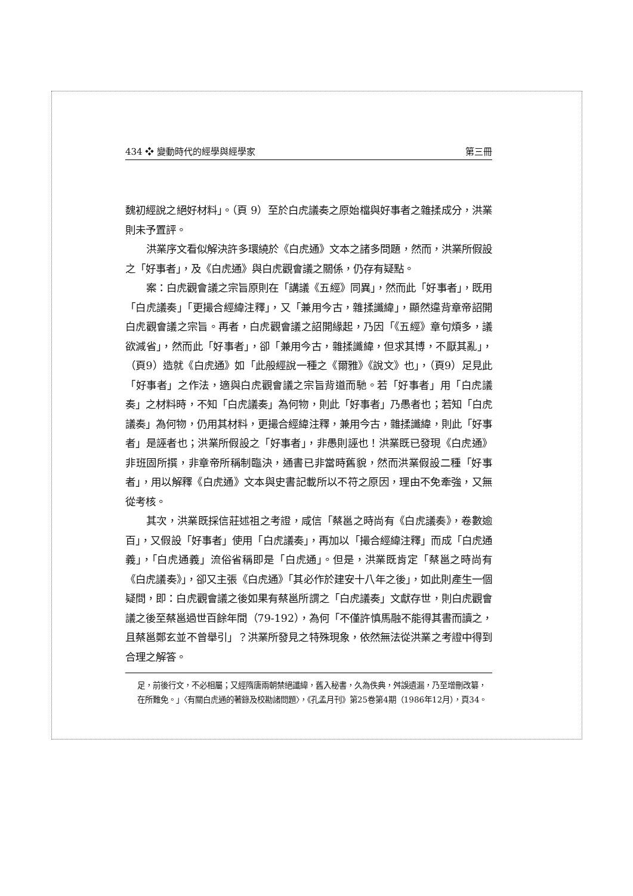434 ❖ 變動時代的經學與經學家 第三冊
魏初經說之絕好材料」。（頁 9）至於白虎議奏之原始檔與好事者之雜揉成分，洪業則未予置評。
洪業序文看似解決許多環繞於《白虎通》文本之諸多問題，然而，洪業所假設之「好事者」，及《白虎通》與白虎觀會議之關係，仍存有疑點。
案：白虎觀會議之宗旨原則在「講議《五經》同異」，然而此「好事者」，既用「白虎議奏」「更撮合經緯注釋」，又「兼用今古，雜揉讖緯」，顯然違背章帝詔開白虎觀會議之宗旨。再者，白虎觀會議之詔開緣起，乃因「《五經》章句煩多，議欲減省」，然而此「好事者」，卻「兼用今古，雜揉讖緯，但求其博，不厭其亂」，（頁9）造就《白虎通》如「此般經說一種之《爾雅》《說文》也」，（頁9）足見此「好事者」之作法，適與白虎觀會議之宗旨背道而馳。若「好事者」用「白虎議奏」之材料時，不知「白虎議奏」為何物，則此「好事者」乃愚者也；若知「白虎議奏」為何物，仍用其材料，更撮合經緯注釋，兼用今古，雜揉讖緯，則此「好事者」是誣者也；洪業所假設之「好事者」，非愚則誣也！洪業既已發現《白虎通》非班固所撰，非章帝所稱制臨決，通書已非當時舊貌，然而洪業假設二種「好事者」，用以解釋《白虎通》文本與史書記載所以不符之原因，理由不免牽強，又無從考核。
其次，洪業既採信莊述祖之考證，咸信「蔡邕之時尚有《白虎議奏》，卷數逾百」，又假設「好事者」使用「白虎議奏」，再加以「撮合經緯注釋」而成「白虎通義」，「白虎通義」流俗省稱即是「白虎通」。但是，洪業既肯定「蔡邕之時尚有《白虎議奏》」，卻又主張《白虎通》「其必作於建安十八年之後」，如此則產生一個疑問，即：白虎觀會議之後如果有蔡邕所謂之「白虎議奏」文獻存世，則白虎觀會議之後至蔡邕過世百餘年間（79-192），為何「不僅許慎馬融不能得其書而讀之，且蔡邕鄭玄並不曾舉引」？洪業所發見之特殊現象，依然無法從洪業之考證中得到合理之解答。
足，前後行文，不必相屬；又經隋唐兩朝禁絕讖緯，舊入秘書，久為佚典，舛誤遺漏，乃至增刪改纂，在所難免。」〈有關白虎通的著錄及校勘諸問題〉，《孔孟月刊》第25卷第4期（1986年12月），頁34。